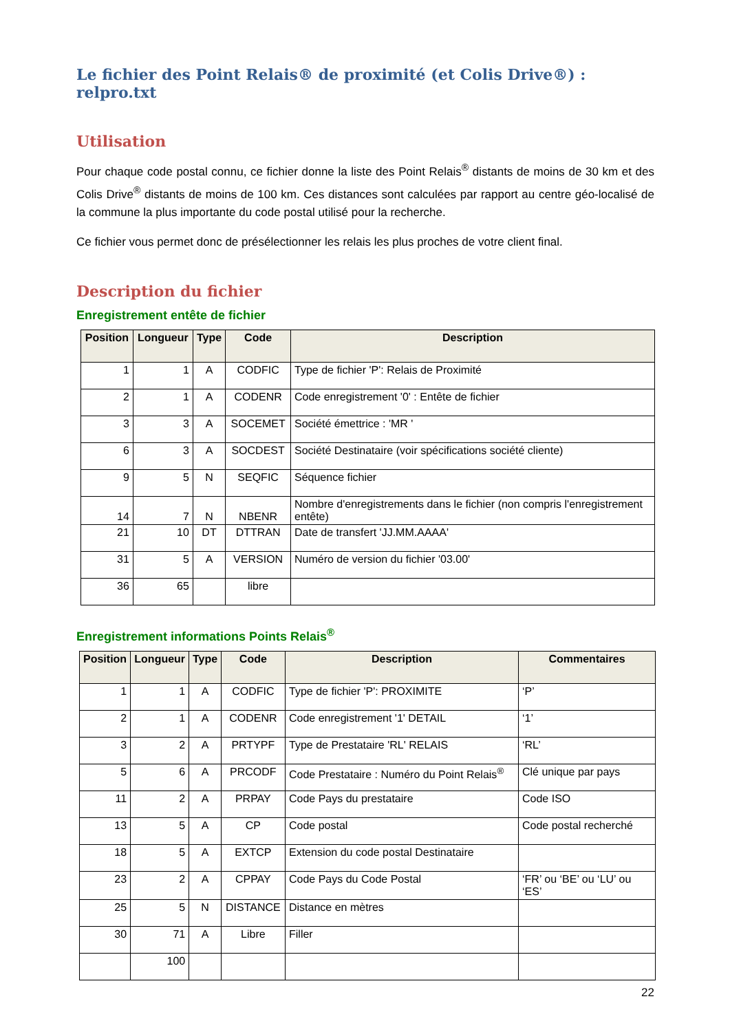Le fichier des Point Relais® de proximité (et Colis Drive®) : relpro.txt
Utilisation
Pour chaque code postal connu, ce fichier donne la liste des Point Relais<sup>®</sup> distants de moins de 30 km et des Colis Drive<sup>®</sup> distants de moins de 100 km. Ces distances sont calculées par rapport au centre géo-localisé de la commune la plus importante du code postal utilisé pour la recherche.
Ce fichier vous permet donc de présélectionner les relais les plus proches de votre client final.
Description du fichier
Enregistrement entête de fichier
| Position | Longueur | Type | Code | Description |
| --- | --- | --- | --- | --- |
| 1 | 1 | A | CODFIC | Type de fichier 'P': Relais de Proximité |
| 2 | 1 | A | CODENR | Code enregistrement '0' : Entête de fichier |
| 3 | 3 | A | SOCEMET | Société émettrice : 'MR ' |
| 6 | 3 | A | SOCDEST | Société Destinataire (voir spécifications société cliente) |
| 9 | 5 | N | SEQFIC | Séquence fichier |
| 14 | 7 | N | NBENR | Nombre d'enregistrements dans le fichier (non compris l'enregistrement entête) |
| 21 | 10 | DT | DTTRAN | Date de transfert 'JJ.MM.AAAA' |
| 31 | 5 | A | VERSION | Numéro de version du fichier '03.00' |
| 36 | 65 | | libre | |
Enregistrement informations Points Relais<sup>®</sup>
| Position | Longueur | Type | Code | Description | Commentaires |
| --- | --- | --- | --- | --- | --- |
| 1 | 1 | A | CODFIC | Type de fichier 'P': PROXIMITE | ‘P’ |
| 2 | 1 | A | CODENR | Code enregistrement '1' DETAIL | ‘1’ |
| 3 | 2 | A | PRTYPF | Type de Prestataire 'RL' RELAIS | ‘RL’ |
| 5 | 6 | A | PRCODF | Code Prestataire : Numéro du Point Relais<sup>®</sup> | Clé unique par pays |
| 11 | 2 | A | PRPAY | Code Pays du prestataire | Code ISO |
| 13 | 5 | A | CP | Code postal | Code postal recherché |
| 18 | 5 | A | EXTCP | Extension du code postal Destinataire | |
| 23 | 2 | A | CPPAY | Code Pays du Code Postal | ‘FR’ ou ‘BE’ ou ‘LU’ ou ‘ES’ |
| 25 | 5 | N | DISTANCE | Distance en mètres | |
| 30 | 71 | A | Libre | Filler | |
| | 100 | | | | |
22